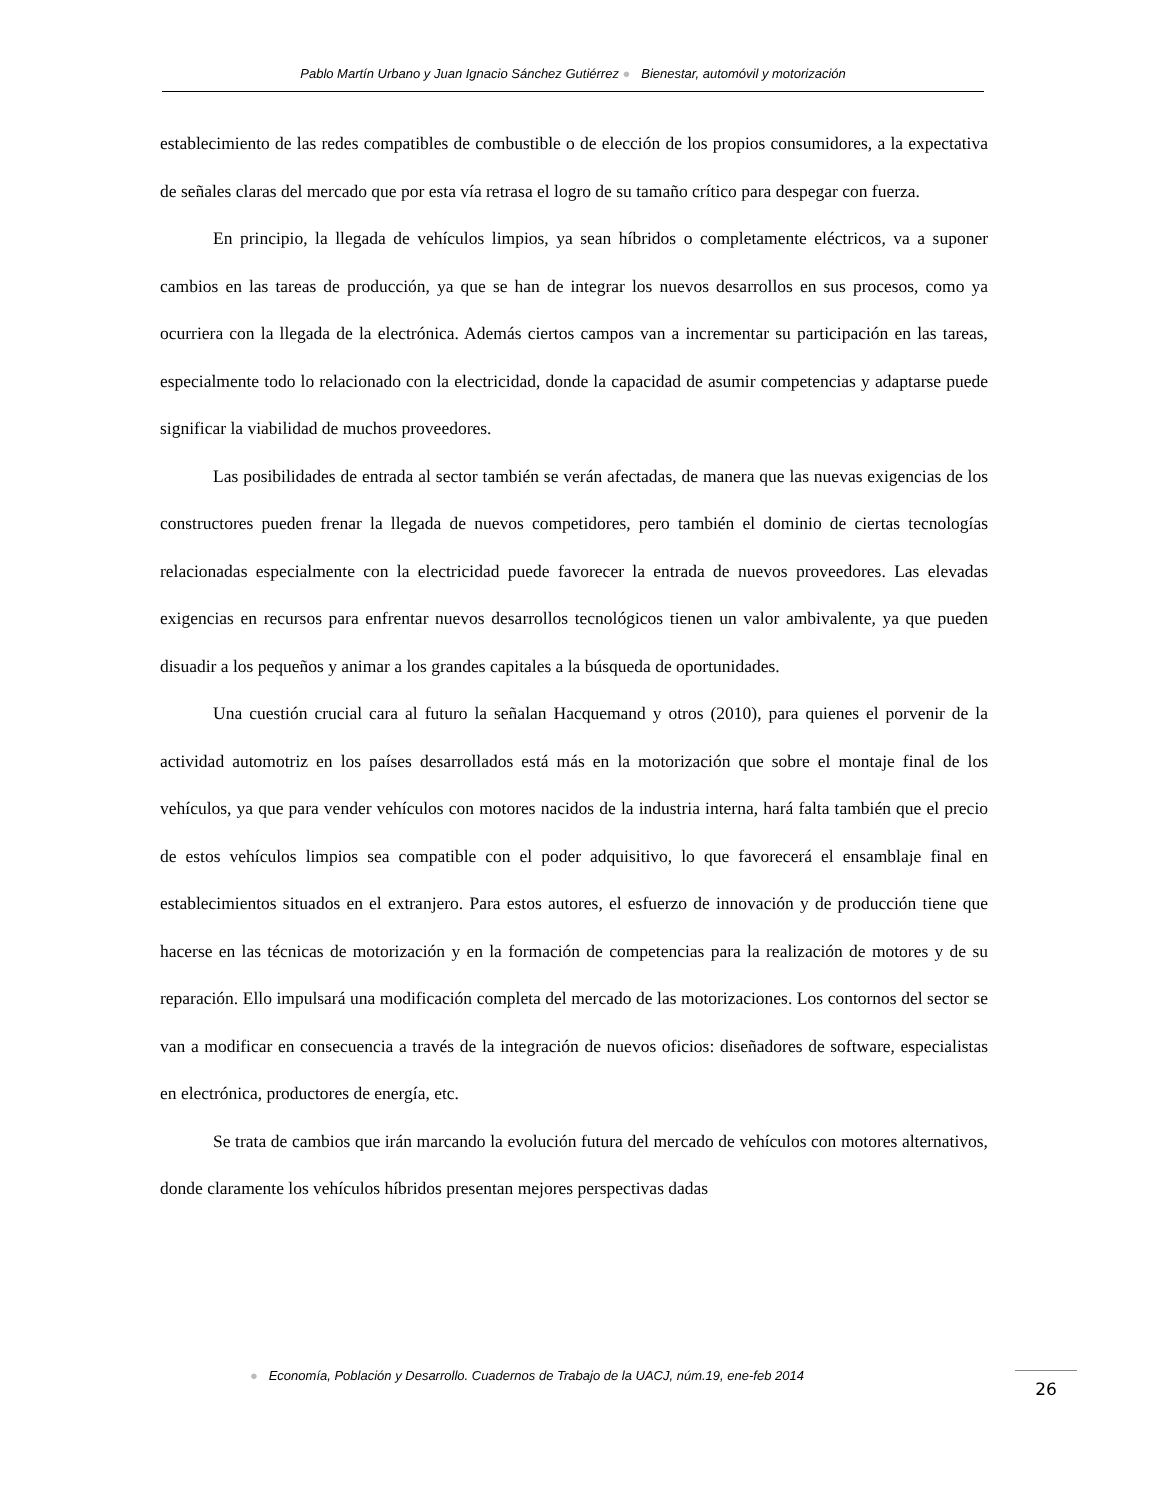Pablo Martín Urbano y Juan Ignacio Sánchez Gutiérrez ● Bienestar, automóvil y motorización
establecimiento de las redes compatibles de combustible o de elección de los propios consumidores, a la expectativa de señales claras del mercado que por esta vía retrasa el logro de su tamaño crítico para despegar con fuerza.
En principio, la llegada de vehículos limpios, ya sean híbridos o completamente eléctricos, va a suponer cambios en las tareas de producción, ya que se han de integrar los nuevos desarrollos en sus procesos, como ya ocurriera con la llegada de la electrónica. Además ciertos campos van a incrementar su participación en las tareas, especialmente todo lo relacionado con la electricidad, donde la capacidad de asumir competencias y adaptarse puede significar la viabilidad de muchos proveedores.
Las posibilidades de entrada al sector también se verán afectadas, de manera que las nuevas exigencias de los constructores pueden frenar la llegada de nuevos competidores, pero también el dominio de ciertas tecnologías relacionadas especialmente con la electricidad puede favorecer la entrada de nuevos proveedores. Las elevadas exigencias en recursos para enfrentar nuevos desarrollos tecnológicos tienen un valor ambivalente, ya que pueden disuadir a los pequeños y animar a los grandes capitales a la búsqueda de oportunidades.
Una cuestión crucial cara al futuro la señalan Hacquemand y otros (2010), para quienes el porvenir de la actividad automotriz en los países desarrollados está más en la motorización que sobre el montaje final de los vehículos, ya que para vender vehículos con motores nacidos de la industria interna, hará falta también que el precio de estos vehículos limpios sea compatible con el poder adquisitivo, lo que favorecerá el ensamblaje final en establecimientos situados en el extranjero. Para estos autores, el esfuerzo de innovación y de producción tiene que hacerse en las técnicas de motorización y en la formación de competencias para la realización de motores y de su reparación. Ello impulsará una modificación completa del mercado de las motorizaciones. Los contornos del sector se van a modificar en consecuencia a través de la integración de nuevos oficios: diseñadores de software, especialistas en electrónica, productores de energía, etc.
Se trata de cambios que irán marcando la evolución futura del mercado de vehículos con motores alternativos, donde claramente los vehículos híbridos presentan mejores perspectivas dadas
● Economía, Población y Desarrollo. Cuadernos de Trabajo de la UACJ, núm.19, ene-feb 2014
26